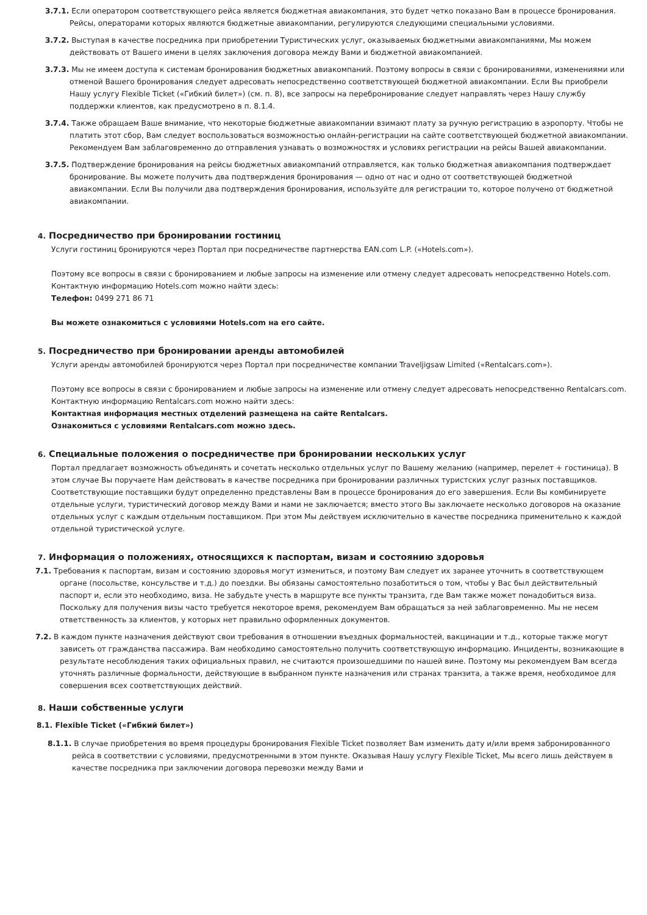3.7.1. Если оператором соответствующего рейса является бюджетная авиакомпания, это будет четко показано Вам в процессе бронирования. Рейсы, операторами которых являются бюджетные авиакомпании, регулируются следующими специальными условиями.
3.7.2. Выступая в качестве посредника при приобретении Туристических услуг, оказываемых бюджетными авиакомпаниями, Мы можем действовать от Вашего имени в целях заключения договора между Вами и бюджетной авиакомпанией.
3.7.3. Мы не имеем доступа к системам бронирования бюджетных авиакомпаний. Поэтому вопросы в связи с бронированиями, изменениями или отменой Вашего бронирования следует адресовать непосредственно соответствующей бюджетной авиакомпании. Если Вы приобрели Нашу услугу Flexible Ticket («Гибкий билет») (см. п. 8), все запросы на перебронирование следует направлять через Нашу службу поддержки клиентов, как предусмотрено в п. 8.1.4.
3.7.4. Также обращаем Ваше внимание, что некоторые бюджетные авиакомпании взимают плату за ручную регистрацию в аэропорту. Чтобы не платить этот сбор, Вам следует воспользоваться возможностью онлайн-регистрации на сайте соответствующей бюджетной авиакомпании. Рекомендуем Вам заблаговременно до отправления узнавать о возможностях и условиях регистрации на рейсы Вашей авиакомпании.
3.7.5. Подтверждение бронирования на рейсы бюджетных авиакомпаний отправляется, как только бюджетная авиакомпания подтверждает бронирование. Вы можете получить два подтверждения бронирования — одно от нас и одно от соответствующей бюджетной авиакомпании. Если Вы получили два подтверждения бронирования, используйте для регистрации то, которое получено от бюджетной авиакомпании.
4. Посредничество при бронировании гостиниц
Услуги гостиниц бронируются через Портал при посредничестве партнерства EAN.com L.P. («Hotels.com»).
Поэтому все вопросы в связи с бронированием и любые запросы на изменение или отмену следует адресовать непосредственно Hotels.com. Контактную информацию Hotels.com можно найти здесь:
Телефон: 0499 271 86 71
Вы можете ознакомиться с условиями Hotels.com на его сайте.
5. Посредничество при бронировании аренды автомобилей
Услуги аренды автомобилей бронируются через Портал при посредничестве компании Traveljigsaw Limited («Rentalcars.com»).
Поэтому все вопросы в связи с бронированием и любые запросы на изменение или отмену следует адресовать непосредственно Rentalcars.com. Контактную информацию Rentalcars.com можно найти здесь:
Контактная информация местных отделений размещена на сайте Rentalcars.
Ознакомиться с условиями Rentalcars.com можно здесь.
6. Специальные положения о посредничестве при бронировании нескольких услуг
Портал предлагает возможность объединять и сочетать несколько отдельных услуг по Вашему желанию (например, перелет + гостиница). В этом случае Вы поручаете Нам действовать в качестве посредника при бронировании различных туристских услуг разных поставщиков. Соответствующие поставщики будут определенно представлены Вам в процессе бронирования до его завершения. Если Вы комбинируете отдельные услуги, туристический договор между Вами и нами не заключается; вместо этого Вы заключаете несколько договоров на оказание отдельных услуг с каждым отдельным поставщиком. При этом Мы действуем исключительно в качестве посредника применительно к каждой отдельной туристической услуге.
7. Информация о положениях, относящихся к паспортам, визам и состоянию здоровья
7.1. Требования к паспортам, визам и состоянию здоровья могут измениться, и поэтому Вам следует их заранее уточнить в соответствующем органе (посольстве, консульстве и т.д.) до поездки. Вы обязаны самостоятельно позаботиться о том, чтобы у Вас был действительный паспорт и, если это необходимо, виза. Не забудьте учесть в маршруте все пункты транзита, где Вам также может понадобиться виза. Поскольку для получения визы часто требуется некоторое время, рекомендуем Вам обращаться за ней заблаговременно. Мы не несем ответственность за клиентов, у которых нет правильно оформленных документов.
7.2. В каждом пункте назначения действуют свои требования в отношении въездных формальностей, вакцинации и т.д., которые также могут зависеть от гражданства пассажира. Вам необходимо самостоятельно получить соответствующую информацию. Инциденты, возникающие в результате несоблюдения таких официальных правил, не считаются произошедшими по нашей вине. Поэтому мы рекомендуем Вам всегда уточнять различные формальности, действующие в выбранном пункте назначения или странах транзита, а также время, необходимое для совершения всех соответствующих действий.
8. Наши собственные услуги
8.1. Flexible Ticket («Гибкий билет»)
8.1.1. В случае приобретения во время процедуры бронирования Flexible Ticket позволяет Вам изменить дату и/или время забронированного рейса в соответствии с условиями, предусмотренными в этом пункте. Оказывая Нашу услугу Flexible Ticket, Мы всего лишь действуем в качестве посредника при заключении договора перевозки между Вами и